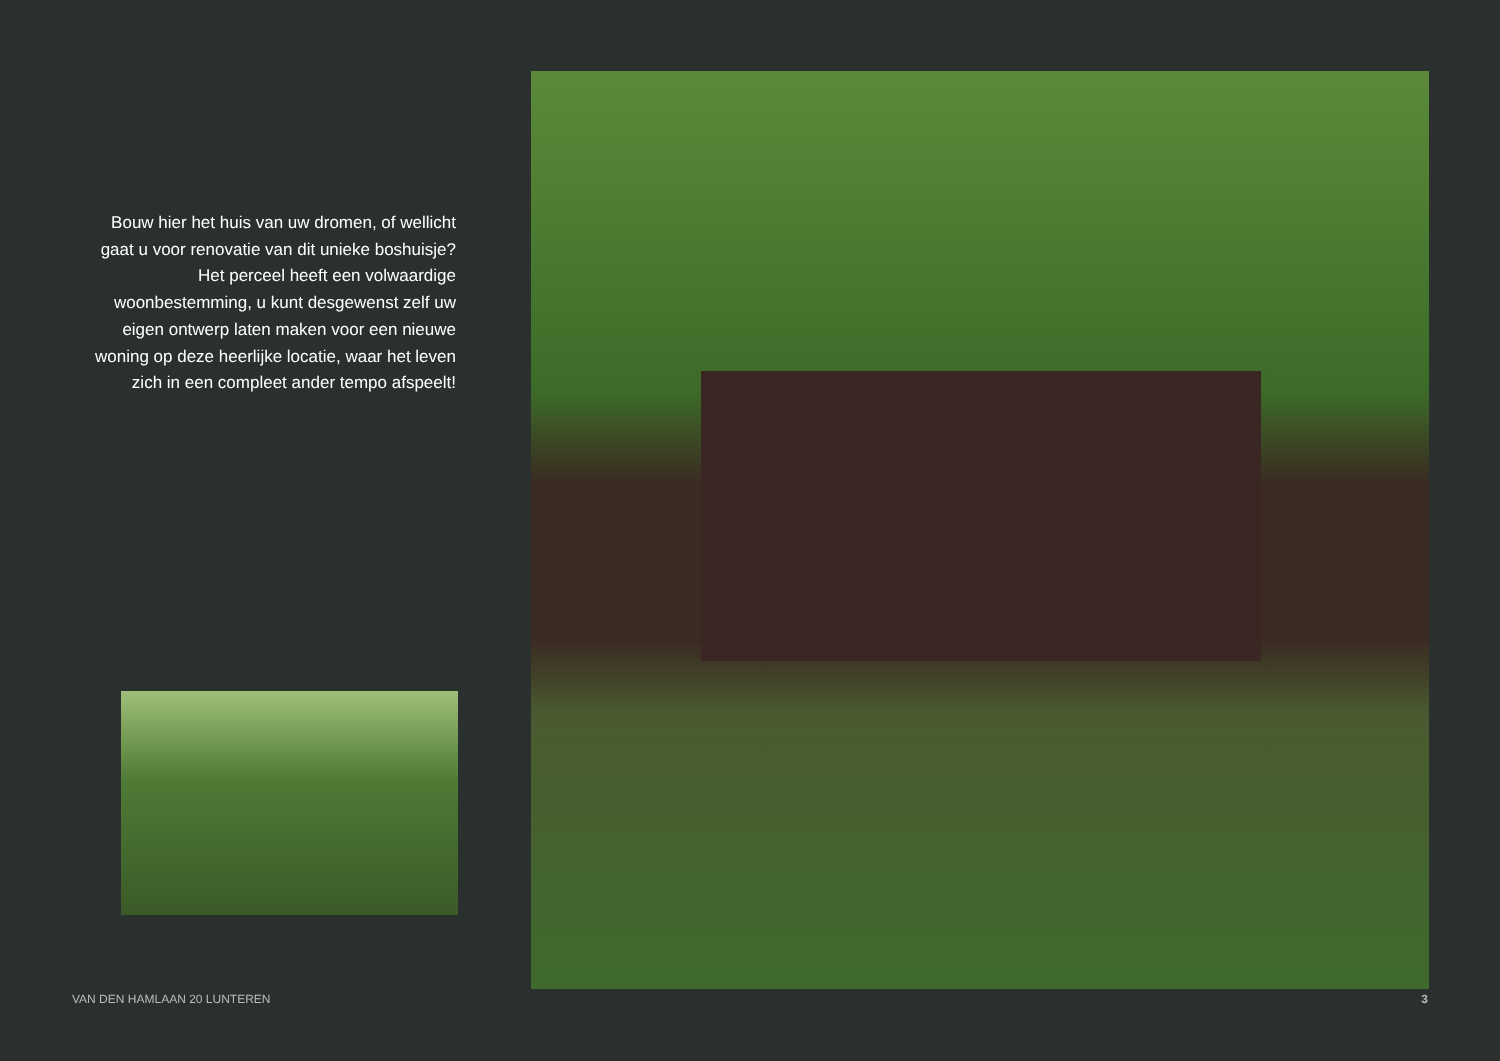Bouw hier het huis van uw dromen, of wellicht gaat u voor renovatie van dit unieke boshuisje? Het perceel heeft een volwaardige woonbestemming, u kunt desgewenst zelf uw eigen ontwerp laten maken voor een nieuwe woning op deze heerlijke locatie, waar het leven zich in een compleet ander tempo afspeelt!
VAN DEN HAMLAAN 20 LUNTEREN 3